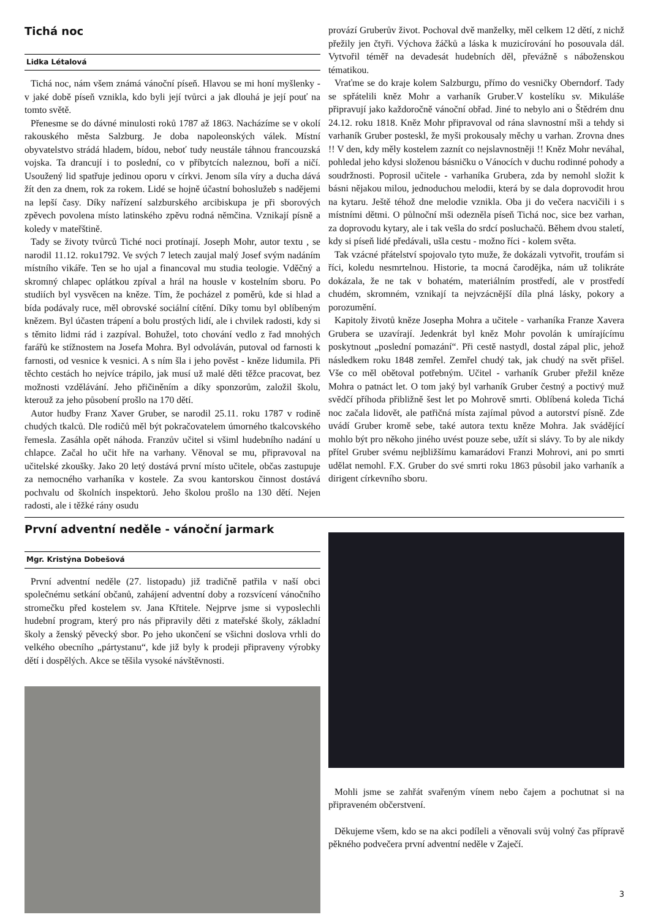Tichá noc
Lidka Létalová
Tichá noc, nám všem známá vánoční píseň. Hlavou se mi honí myšlenky - v jaké době píseň vznikla, kdo byli její tvůrci a jak dlouhá je její pouť na tomto světě.
Přenesme se do dávné minulosti roků 1787 až 1863. Nacházíme se v okolí rakouského města Salzburg. Je doba napoleonských válek. Místní obyvatelstvo strádá hladem, bídou, neboť tudy neustále táhnou francouzská vojska. Ta drancují i to poslední, co v příbytcích naleznou, boří a ničí. Usoužený lid spatřuje jedinou oporu v církvi. Jenom síla víry a ducha dává žít den za dnem, rok za rokem. Lidé se hojně účastní bohoslužeb s nadějemi na lepší časy. Díky nařízení salzburského arcibiskupa je při sborových zpěvech povolena místo latinského zpěvu rodná němčina. Vznikají písně a koledy v mateřštině.
Tady se životy tvůrců Tiché noci protínají. Joseph Mohr, autor textu , se narodil 11.12. roku1792. Ve svých 7 letech zaujal malý Josef svým nadáním místního vikáře. Ten se ho ujal a financoval mu studia teologie. Vděčný a skromný chlapec oplátkou zpíval a hrál na housle v kostelním sboru. Po studiích byl vysvěcen na kněze. Tím, že pocházel z poměrů, kde si hlad a bída podávaly ruce, měl obrovské sociální cítění. Díky tomu byl oblíbeným knězem. Byl účasten trápení a bolu prostých lidí, ale i chvilek radosti, kdy si s těmito lidmi rád i zazpíval. Bohužel, toto chování vedlo z řad mnohých farářů ke stížnostem na Josefa Mohra. Byl odvoláván, putoval od farnosti k farnosti, od vesnice k vesnici. A s ním šla i jeho pověst - kněze lidumila. Při těchto cestách ho nejvíce trápilo, jak musí už malé děti těžce pracovat, bez možnosti vzdělávání. Jeho přičiněním a díky sponzorům, založil školu, kterouž za jeho působení prošlo na 170 dětí.
Autor hudby Franz Xaver Gruber, se narodil 25.11. roku 1787 v rodině chudých tkalců. Dle rodičů měl být pokračovatelem úmorného tkalcovského řemesla. Zasáhla opět náhoda. Franzův učitel si všiml hudebního nadání u chlapce. Začal ho učit hře na varhany. Věnoval se mu, připravoval na učitelské zkoušky. Jako 20 letý dostává první místo učitele, občas zastupuje za nemocného varhaníka v kostele. Za svou kantorskou činnost dostává pochvalu od školních inspektorů. Jeho školou prošlo na 130 dětí. Nejen radosti, ale i těžké rány osudu
provází Gruberův život. Pochoval dvě manželky, měl celkem 12 dětí, z nichž přežily jen čtyři. Výchova žáčků a láska k muzicírování ho posouvala dál. Vytvořil téměř na devadesát hudebních děl, převážně s náboženskou tématikou.
Vraťme se do kraje kolem Salzburgu, přímo do vesničky Oberndorf. Tady se spřátelili kněz Mohr a varhaník Gruber.V kostelíku sv. Mikuláše připravují jako každoročně vánoční obřad. Jiné to nebylo ani o Štědrém dnu 24.12. roku 1818. Kněz Mohr připravoval od rána slavnostní mši a tehdy si varhaník Gruber posteskl, že myši prokousaly měchy u varhan. Zrovna dnes !! V den, kdy měly kostelem zaznít co nejslavnostněji !! Kněz Mohr neváhal, pohledal jeho kdysi složenou básničku o Vánocích v duchu rodinné pohody a soudržnosti. Poprosil učitele - varhaníka Grubera, zda by nemohl složit k básni nějakou milou, jednoduchou melodii, která by se dala doprovodit hrou na kytaru. Ještě téhož dne melodie vznikla. Oba ji do večera nacvičili i s místními dětmi. O půlnoční mši odezněla píseň Tichá noc, sice bez varhan, za doprovodu kytary, ale i tak vešla do srdcí posluchačů. Během dvou staletí, kdy si píseň lidé předávali, ušla cestu - možno říci - kolem světa.
Tak vzácné přátelství spojovalo tyto muže, že dokázali vytvořit, troufám si říci, koledu nesmrtelnou. Historie, ta mocná čarodějka, nám už tolikráte dokázala, že ne tak v bohatém, materiálním prostředí, ale v prostředí chudém, skromném, vznikají ta nejvzácnější díla plná lásky, pokory a porozumění.
Kapitoly životů kněze Josepha Mohra a učitele - varhaníka Franze Xavera Grubera se uzavírají. Jedenkrát byl kněz Mohr povolán k umírajícímu poskytnout „poslední pomazání“. Při cestě nastydl, dostal zápal plic, jehož následkem roku 1848 zemřel. Zemřel chudý tak, jak chudý na svět přišel. Vše co měl obětoval potřebným. Učitel - varhaník Gruber přežil kněze Mohra o patnáct let. O tom jaký byl varhaník Gruber čestný a poctivý muž svědčí příhoda přibližně šest let po Mohrově smrti. Oblíbená koleda Tichá noc začala lidovět, ale patřičná místa zajímal původ a autorství písně. Zde uvádí Gruber kromě sebe, také autora textu kněze Mohra. Jak svádějící mohlo být pro někoho jiného uvést pouze sebe, užít si slávy. To by ale nikdy přítel Gruber svému nejbližšímu kamarádovi Franzi Mohrovi, ani po smrti udělat nemohl. F.X. Gruber do své smrti roku 1863 působil jako varhaník a dirigent církevního sboru.
První adventní neděle - vánoční jarmark
Mgr. Kristýna Dobešová
První adventní neděle (27. listopadu) již tradičně patřila v naší obci společnému setkání občanů, zahájení adventní doby a rozsvícení vánočního stromečku před kostelem sv. Jana Křtitele. Nejprve jsme si vyposlechli hudební program, který pro nás připravily děti z mateřské školy, základní školy a ženský pěvecký sbor. Po jeho ukončení se všichni doslova vrhli do velkého obecního „pártystanu“, kde již byly k prodeji připraveny výrobky dětí i dospělých. Akce se těšila vysoké návštěvnosti.
Mohli jsme se zahřát svařeným vínem nebo čajem a pochutnat si na připraveném občerstvení.
Děkujeme všem, kdo se na akci podíleli a věnovali svůj volný čas přípravě pěkného podvečera první adventní neděle v Zaječí.
3